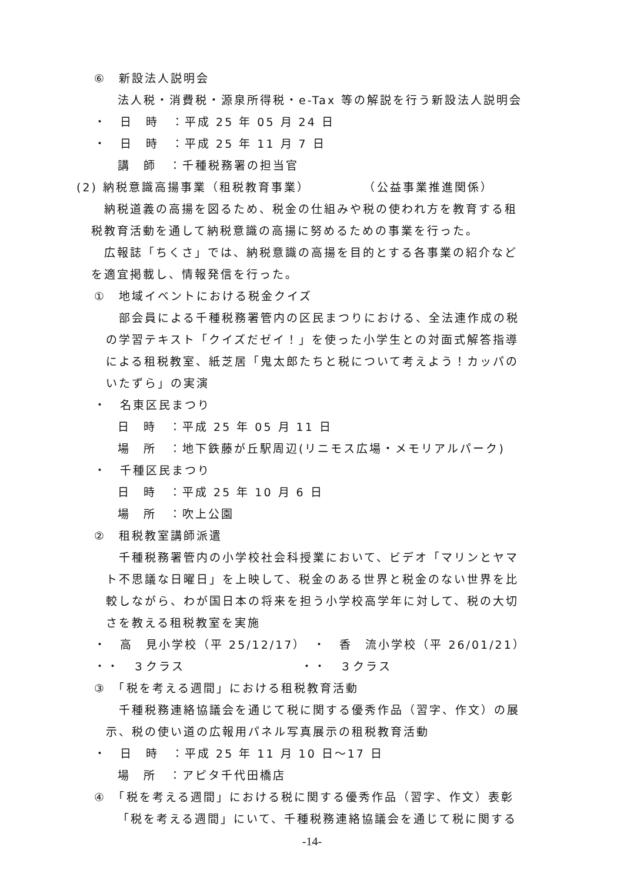⑥　新設法人説明会
法人税・消費税・源泉所得税・e-Tax 等の解説を行う新設法人説明会
・　日　時　：平成 25 年 05 月 24 日
・　日　時　：平成 25 年 11 月 7 日
講　師　：千種税務署の担当官
(2) 納税意識高揚事業（租税教育事業）　　　　　（公益事業推進関係）
　納税道義の高揚を図るため、税金の仕組みや税の使われ方を教育する租
税教育活動を通して納税意識の高揚に努めるための事業を行った。
　広報誌「ちくさ」では、納税意識の高揚を目的とする各事業の紹介など
を適宜掲載し、情報発信を行った。
①　地域イベントにおける税金クイズ
　部会員による千種税務署管内の区民まつりにおける、全法連作成の税
の学習テキスト「クイズだゼイ！」を使った小学生との対面式解答指導
による租税教室、紙芝居「鬼太郎たちと税について考えよう！カッパの
いたずら」の実演
・　名東区民まつり
日　時　：平成 25 年 05 月 11 日
場　所　：地下鉄藤が丘駅周辺(リニモス広場・メモリアルパーク)
・　千種区民まつり
日　時　：平成 25 年 10 月 6 日
場　所　：吹上公園
②　租税教室講師派遣
　千種税務署管内の小学校社会科授業において、ビデオ「マリンとヤマ
ト不思議な日曜日」を上映して、税金のある世界と税金のない世界を比
較しながら、わが国日本の将来を担う小学校高学年に対して、税の大切
さを教える租税教室を実施
・　高　見小学校（平 25/12/17）　・　香　流小学校（平 26/01/21）
・・　３クラス　　　　　　　　　・・　３クラス
③　「税を考える週間」における租税教育活動
　千種税務連絡協議会を通じて税に関する優秀作品（習字、作文）の展
示、税の使い道の広報用パネル写真展示の租税教育活動
・　日　時　：平成 25 年 11 月 10 日～17 日
場　所　：アピタ千代田橋店
④　「税を考える週間」における税に関する優秀作品（習字、作文）表彰
「税を考える週間」にいて、千種税務連絡協議会を通じて税に関する
-14-